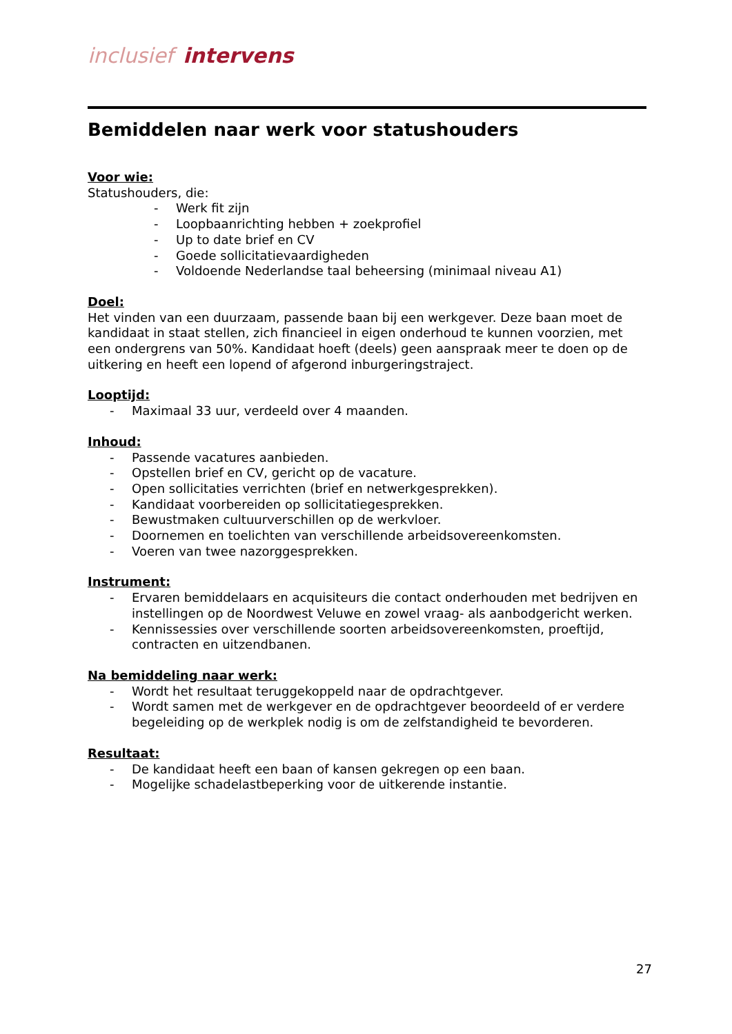inclusief intervens
Bemiddelen naar werk voor statushouders
Voor wie:
Statushouders, die:
- Werk fit zijn
- Loopbaanrichting hebben + zoekprofiel
- Up to date brief en CV
- Goede sollicitatievaardigheden
- Voldoende Nederlandse taal beheersing (minimaal niveau A1)
Doel:
Het vinden van een duurzaam, passende baan bij een werkgever. Deze baan moet de kandidaat in staat stellen, zich financieel in eigen onderhoud te kunnen voorzien, met een ondergrens van 50%. Kandidaat hoeft (deels) geen aanspraak meer te doen op de uitkering en heeft een lopend of afgerond inburgeringstraject.
Looptijd:
- Maximaal 33 uur, verdeeld over 4 maanden.
Inhoud:
- Passende vacatures aanbieden.
- Opstellen brief en CV, gericht op de vacature.
- Open sollicitaties verrichten (brief en netwerkgesprekken).
- Kandidaat voorbereiden op sollicitatiegesprekken.
- Bewustmaken cultuurverschillen op de werkvloer.
- Doornemen en toelichten van verschillende arbeidsovereenkomsten.
- Voeren van twee nazorggesprekken.
Instrument:
- Ervaren bemiddelaars en acquisiteurs die contact onderhouden met bedrijven en instellingen op de Noordwest Veluwe en zowel vraag- als aanbodgericht werken.
- Kennissessies over verschillende soorten arbeidsovereenkomsten, proeftijd, contracten en uitzendbanen.
Na bemiddeling naar werk:
- Wordt het resultaat teruggekoppeld naar de opdrachtgever.
- Wordt samen met de werkgever en de opdrachtgever beoordeeld of er verdere begeleiding op de werkplek nodig is om de zelfstandigheid te bevorderen.
Resultaat:
- De kandidaat heeft een baan of kansen gekregen op een baan.
- Mogelijke schadelastbeperking voor de uitkerende instantie.
27